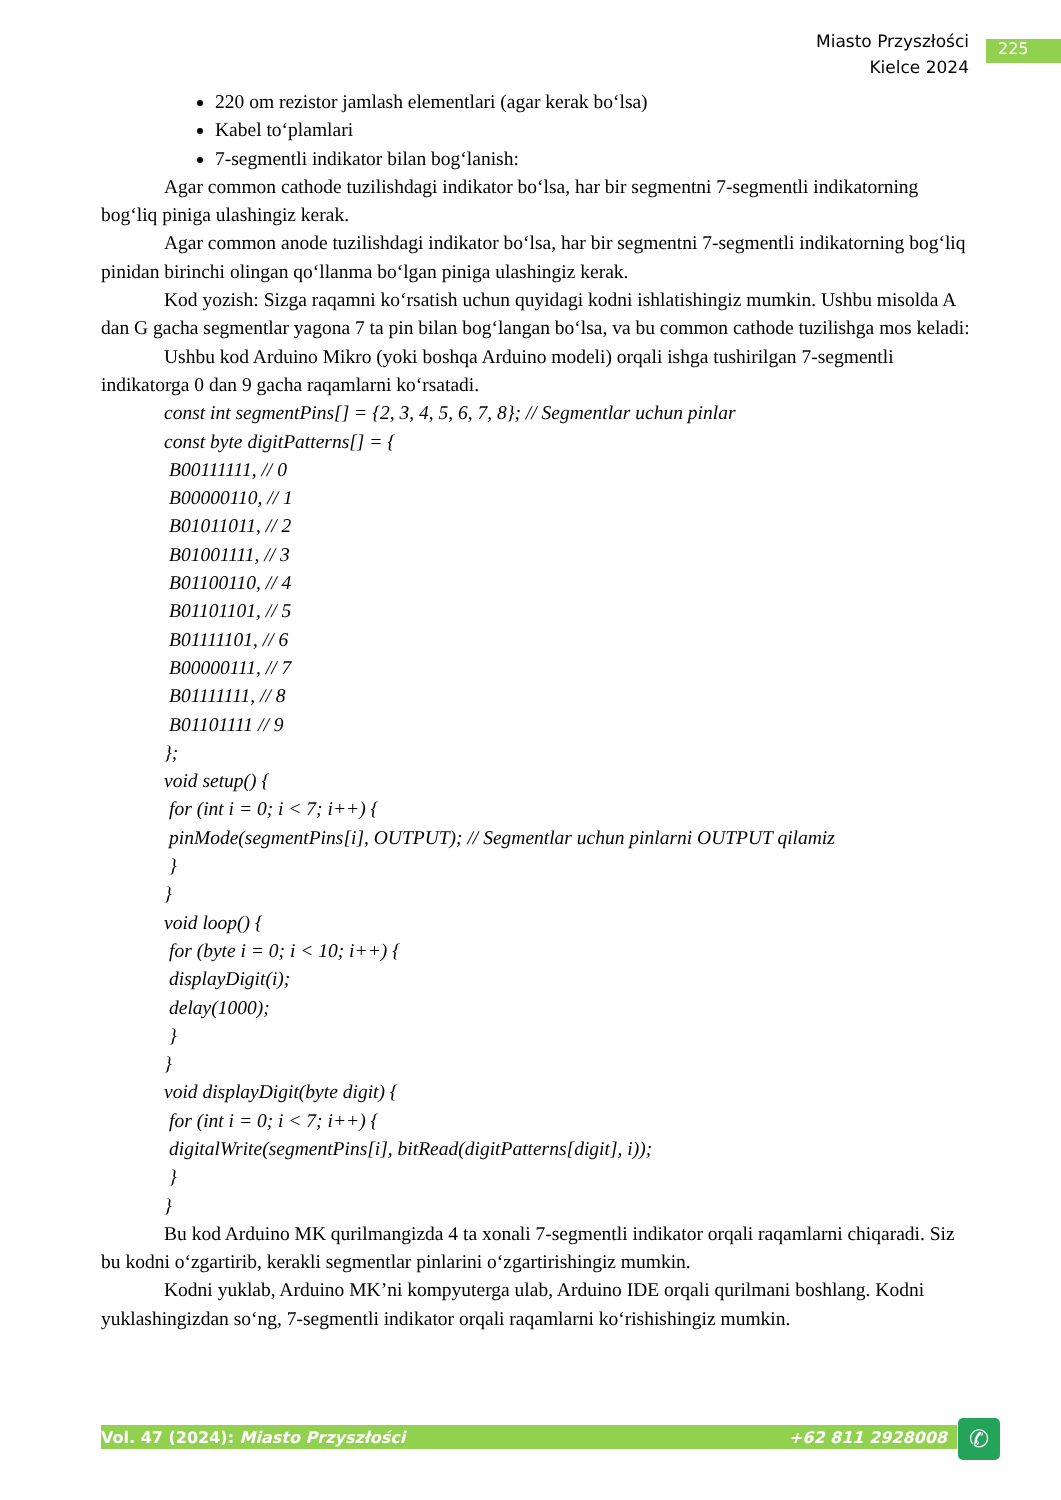Miasto Przyszłości
Kielce 2024
225
220 om rezistor jamlash elementlari (agar kerak bo‘lsa)
Kabel to‘plamlari
7-segmentli indikator bilan bog‘lanish:
Agar common cathode tuzilishdagi indikator bo‘lsa, har bir segmentni 7-segmentli indikatorning bog‘liq piniga ulashingiz kerak.
Agar common anode tuzilishdagi indikator bo‘lsa, har bir segmentni 7-segmentli indikatorning bog‘liq pinidan birinchi olingan qo‘llanma bo‘lgan piniga ulashingiz kerak.
Kod yozish: Sizga raqamni ko‘rsatish uchun quyidagi kodni ishlatishingiz mumkin. Ushbu misolda A dan G gacha segmentlar yagona 7 ta pin bilan bog‘langan bo‘lsa, va bu common cathode tuzilishga mos keladi:
Ushbu kod Arduino Mikro (yoki boshqa Arduino modeli) orqali ishga tushirilgan 7-segmentli indikatorga 0 dan 9 gacha raqamlarni ko‘rsatadi.
const int segmentPins[] = {2, 3, 4, 5, 6, 7, 8}; // Segmentlar uchun pinlar
const byte digitPatterns[] = {
B00111111, // 0
B00000110, // 1
B01011011, // 2
B01001111, // 3
B01100110, // 4
B01101101, // 5
B01111101, // 6
B00000111, // 7
B01111111, // 8
B01101111 // 9
};
void setup() {
for (int i = 0; i < 7; i++) {
pinMode(segmentPins[i], OUTPUT); // Segmentlar uchun pinlarni OUTPUT qilamiz
}
}
void loop() {
for (byte i = 0; i < 10; i++) {
displayDigit(i);
delay(1000);
}
}
void displayDigit(byte digit) {
for (int i = 0; i < 7; i++) {
digitalWrite(segmentPins[i], bitRead(digitPatterns[digit], i));
}
}
Bu kod Arduino MK qurilmangizda 4 ta xonali 7-segmentli indikator orqali raqamlarni chiqaradi. Siz bu kodni o‘zgartirib, kerakli segmentlar pinlarini o‘zgartirishingiz mumkin.
Kodni yuklab, Arduino MK’ni kompyuterga ulab, Arduino IDE orqali qurilmani boshlang. Kodni yuklashingizdan so‘ng, 7-segmentli indikator orqali raqamlarni ko‘rishishingiz mumkin.
Vol. 47 (2024): Miasto Przyszłości +62 811 2928008 ✆